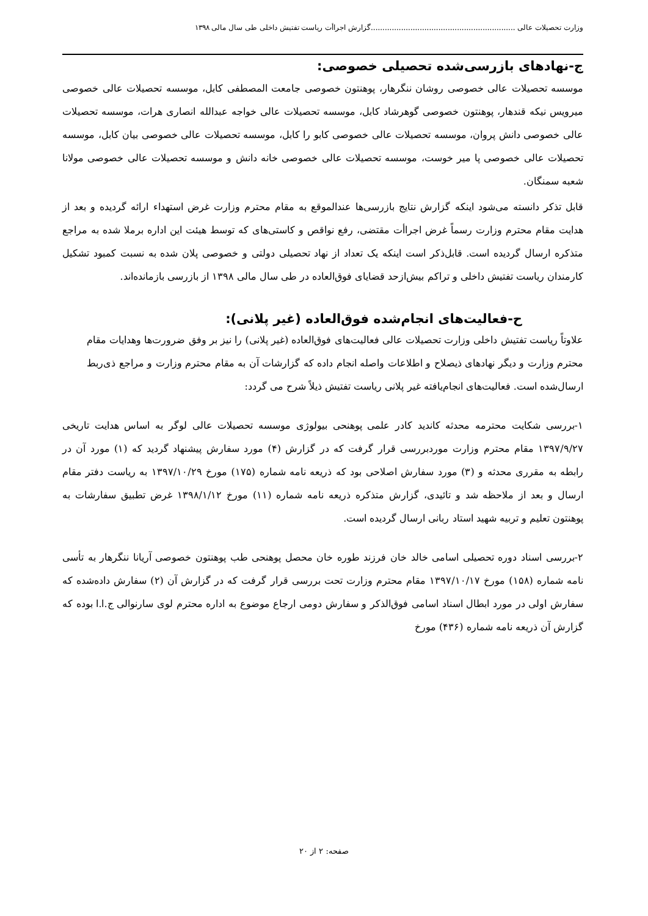وزارت تحصیلات عالی ..............................................................گزارش اجراأت ریاست تفتیش داخلی طی سال مالی ۱۳۹۸
ج-نهادهای بازرسی‌شده تحصیلی خصوصی:
موسسه تحصیلات عالی خصوصی روشان ننگرهار، پوهنتون خصوصی جامعت المصطفی کابل، موسسه تحصیلات عالی خصوصی میرویس نیکه قندهار، پوهنتون خصوصی گوهرشاد کابل، موسسه تحصیلات عالی خواجه عبدالله انصاری هرات، موسسه تحصیلات عالی خصوصی دانش پروان، موسسه تحصیلات عالی خصوصی کابو را کابل، موسسه تحصیلات عالی خصوصی بیان کابل، موسسه تحصیلات عالی خصوصی پا میر خوست، موسسه تحصیلات عالی خصوصی خانه دانش و موسسه تحصیلات عالی خصوصی مولانا شعبه سمنگان.
قابل تذکر دانسته می‌شود اینکه گزارش نتایج بازرسی‌ها عندالموقع به مقام محترم وزارت غرض استهداء ارائه گردیده و بعد از هدایت مقام محترم وزارت رسماً غرض اجراأت مقتضی، رفع نواقص و کاستی‌های که توسط هیئت این اداره برملا شده به مراجع متذکره ارسال گردیده است. قابل‌ذکر است اینکه یک تعداد از نهاد تحصیلی دولتی و خصوصی پلان شده به نسبت کمبود تشکیل کارمندان ریاست تفتیش داخلی و تراکم بیش‌ازحد قضایای فوق‌العاده در طی سال مالی ۱۳۹۸ از بازرسی بازمانده‌اند.
ح-فعالیت‌های انجام‌شده فوق‌العاده (غیر پلانی):
علاوتاً ریاست تفتیش داخلی وزارت تحصیلات عالی فعالیت‌های فوق‌العاده (غیر پلانی) را نیز بر وفق ضرورت‌ها وهدایات مقام محترم وزارت و دیگر نهادهای ذیصلاح و اطلاعات واصله انجام داده که گزارشات آن به مقام محترم وزارت و مراجع ذی‌ربط ارسال‌شده است. فعالیت‌های انجام‌یافته غیر پلانی ریاست تفتیش ذیلاً شرح می گردد:
۱-بررسی شکایت محترمه محدثه کاندید کادر علمی پوهنحی بیولوژی موسسه تحصیلات عالی لوگر به اساس هدایت تاریخی ۱۳۹۷/۹/۲۷ مقام محترم وزارت موردبررسی قرار گرفت که در گزارش (۴) مورد سفارش پیشنهاد گردید که (۱) مورد آن در رابطه به مقرری محدثه و (۳) مورد سفارش اصلاحی بود که ذریعه نامه شماره (۱۷۵) مورخ ۱۳۹۷/۱۰/۲۹ به ریاست دفتر مقام ارسال و بعد از ملاحظه شد و تائیدی، گزارش متذکره ذریعه نامه شماره (۱۱) مورخ ۱۳۹۸/۱/۱۲ غرض تطبیق سفارشات به پوهنتون تعلیم و تربیه شهید استاد ربانی ارسال گردیده است.
۲-بررسی اسناد دوره تحصیلی اسامی خالد خان فرزند طوره خان محصل پوهنحی طب پوهنتون خصوصی آریانا ننگرهار به تأسی نامه شماره (۱۵۸) مورخ ۱۳۹۷/۱۰/۱۷ مقام محترم وزارت تحت بررسی قرار گرفت که در گزارش آن (۲) سفارش داده‌شده که سفارش اولی در مورد ابطال اسناد اسامی فوق‌الذکر و سفارش دومی ارجاع موضوع به اداره محترم لوی سارنوالی ج.ا.ا بوده که گزارش آن ذریعه نامه شماره (۴۳۶) مورخ
صفحه: ۲ از ۲۰